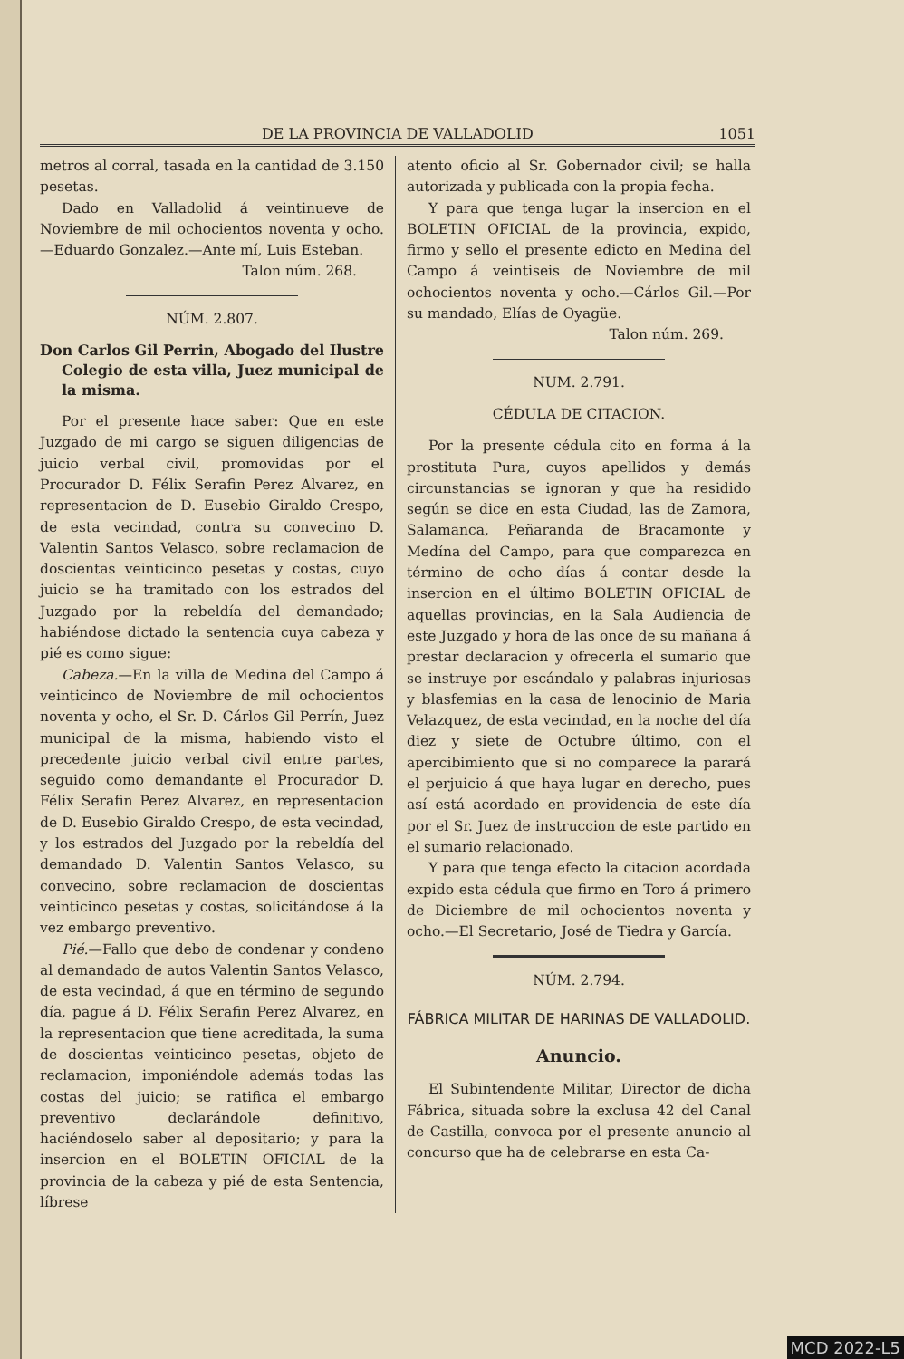DE LA PROVINCIA DE VALLADOLID 1051
metros al corral, tasada en la cantidad de 3.150 pesetas.
Dado en Valladolid á veintinueve de Noviembre de mil ochocientos noventa y ocho. —Eduardo Gonzalez.—Ante mí, Luis Esteban.
Talon núm. 268.
NÚM. 2.807.
Don Carlos Gil Perrin, Abogado del Ilustre Colegio de esta villa, Juez municipal de la misma.
Por el presente hace saber: Que en este Juzgado de mi cargo se siguen diligencias de juicio verbal civil, promovidas por el Procurador D. Félix Serafin Perez Alvarez, en representacion de D. Eusebio Giraldo Crespo, de esta vecindad, contra su convecino D. Valentin Santos Velasco, sobre reclamacion de doscientas veinticinco pesetas y costas, cuyo juicio se ha tramitado con los estrados del Juzgado por la rebeldía del demandado; habiéndose dictado la sentencia cuya cabeza y pié es como sigue:
Cabeza.—En la villa de Medina del Campo á veinticinco de Noviembre de mil ochocientos noventa y ocho, el Sr. D. Cárlos Gil Perrín, Juez municipal de la misma, habiendo visto el precedente juicio verbal civil entre partes, seguido como demandante el Procurador D. Félix Serafin Perez Alvarez, en representacion de D. Eusebio Giraldo Crespo, de esta vecindad, y los estrados del Juzgado por la rebeldía del demandado D. Valentin Santos Velasco, su convecino, sobre reclamacion de doscientas veinticinco pesetas y costas, solicitándose á la vez embargo preventivo.
Pié.—Fallo que debo de condenar y condeno al demandado de autos Valentin Santos Velasco, de esta vecindad, á que en término de segundo día, pague á D. Félix Serafin Perez Alvarez, en la representacion que tiene acreditada, la suma de doscientas veinticinco pesetas, objeto de reclamacion, imponiéndole además todas las costas del juicio; se ratifica el embargo preventivo declarándole definitivo, haciéndoselo saber al depositario; y para la insercion en el BOLETIN OFICIAL de la provincia de la cabeza y pié de esta Sentencia, líbrese
atento oficio al Sr. Gobernador civil; se halla autorizada y publicada con la propia fecha.
Y para que tenga lugar la insercion en el BOLETIN OFICIAL de la provincia, expido, firmo y sello el presente edicto en Medina del Campo á veintiseis de Noviembre de mil ochocientos noventa y ocho.—Cárlos Gil.—Por su mandado, Elías de Oyagüe.
Talon núm. 269.
NUM. 2.791.
CÉDULA DE CITACION.
Por la presente cédula cito en forma á la prostituta Pura, cuyos apellidos y demás circunstancias se ignoran y que ha residido según se dice en esta Ciudad, las de Zamora, Salamanca, Peñaranda de Bracamonte y Medína del Campo, para que comparezca en término de ocho días á contar desde la insercion en el último BOLETIN OFICIAL de aquellas provincias, en la Sala Audiencia de este Juzgado y hora de las once de su mañana á prestar declaracion y ofrecerla el sumario que se instruye por escándalo y palabras injuriosas y blasfemias en la casa de lenocinio de Maria Velazquez, de esta vecindad, en la noche del día diez y siete de Octubre último, con el apercibimiento que si no comparece la parará el perjuicio á que haya lugar en derecho, pues así está acordado en providencia de este día por el Sr. Juez de instruccion de este partido en el sumario relacionado.
Y para que tenga efecto la citacion acordada expido esta cédula que firmo en Toro á primero de Diciembre de mil ochocientos noventa y ocho.—El Secretario, José de Tiedra y García.
NÚM. 2.794.
FÁBRICA MILITAR DE HARINAS DE VALLADOLID.
Anuncio.
El Subintendente Militar, Director de dicha Fábrica, situada sobre la exclusa 42 del Canal de Castilla, convoca por el presente anuncio al concurso que ha de celebrarse en esta Ca-
MCD 2022-L5